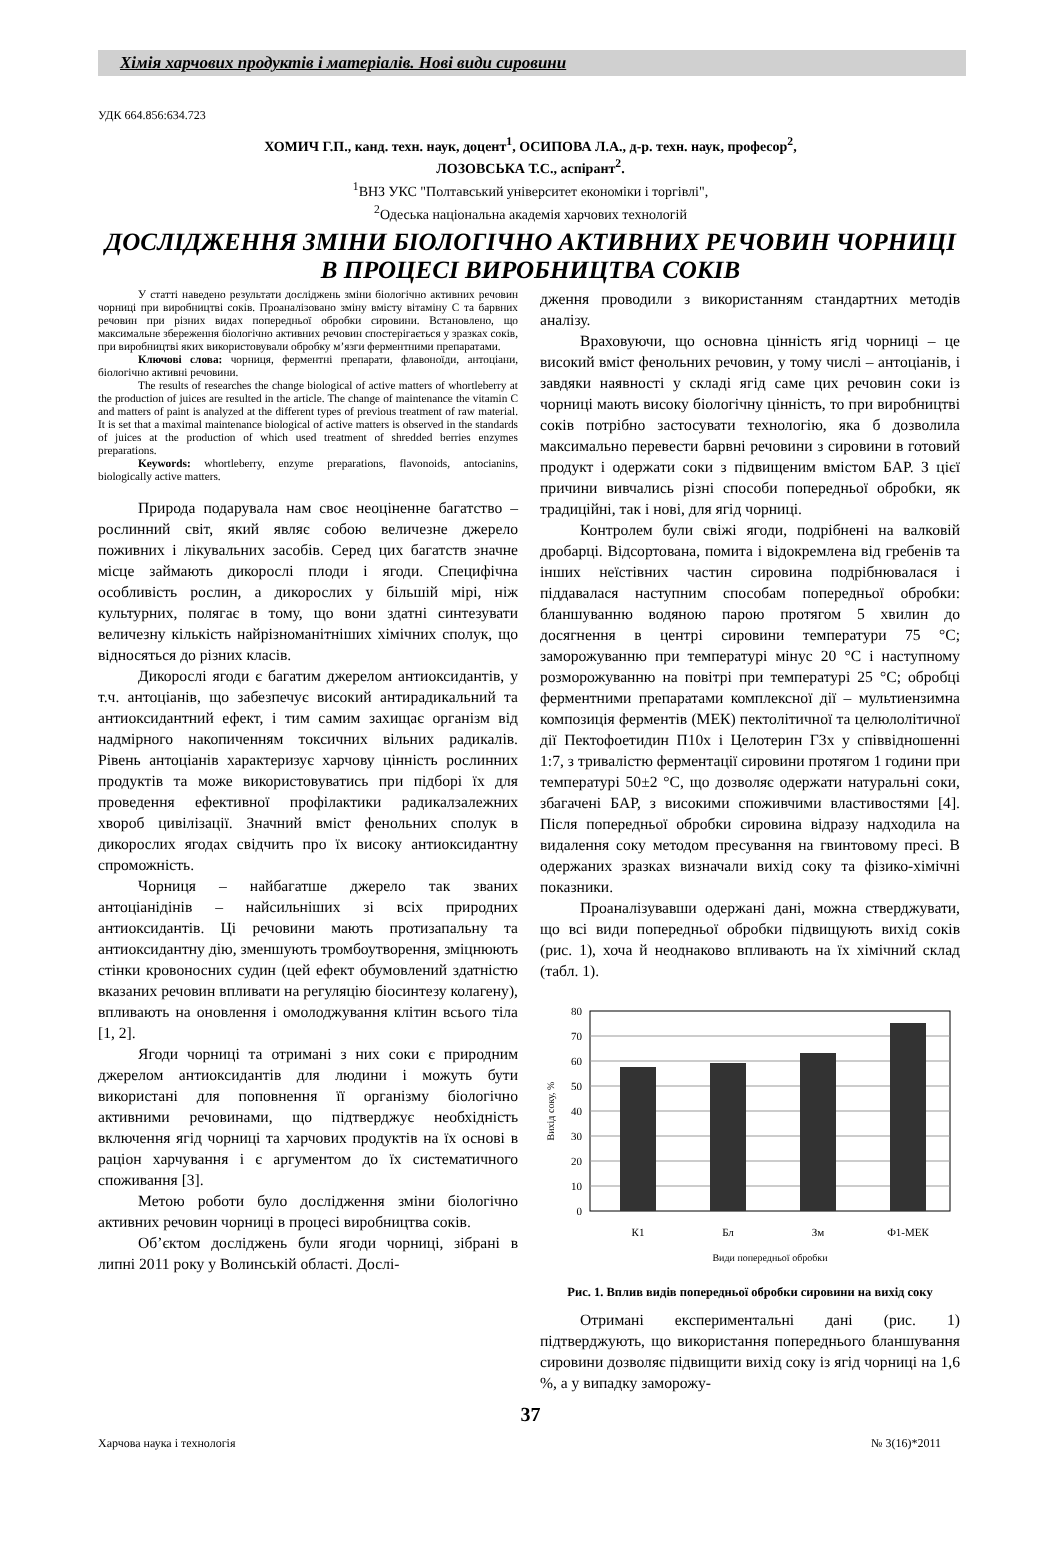Хімія харчових продуктів і матеріалів. Нові види сировини
УДК 664.856:634.723
ХОМИЧ Г.П., канд. техн. наук, доцент<sup>1</sup>, ОСИПОВА Л.А., д-р. техн. наук, професор<sup>2</sup>,
ЛОЗОВСЬКА Т.С., аспірант<sup>2</sup>.
<sup>1</sup> ВНЗ УКС "Полтавський університет економіки і торгівлі",
<sup>2</sup> Одеська національна академія харчових технологій
ДОСЛІДЖЕННЯ ЗМІНИ БІОЛОГІЧНО АКТИВНИХ РЕЧОВИН ЧОРНИЦІ В ПРОЦЕСІ ВИРОБНИЦТВА СОКІВ
У статті наведено результати досліджень зміни біологічно активних речовин чорниці при виробництві соків. Проаналізовано зміну вмісту вітаміну С та барвних речовин при різних видах попередньої обробки сировини. Встановлено, що максимальне збереження біологічно активних речовин спостерігається у зразках соків, при виробництві яких використовували обробку м’язги ферментними препаратами.
Ключові слова: чорниця, ферментні препарати, флавоноїди, антоціани, біологічно активні речовини.
The results of researches the change biological of active matters of whortleberry at the production of juices are resulted in the article. The change of maintenance the vitamin C and matters of paint is analyzed at the different types of previous treatment of raw material. It is set that a maximal maintenance biological of active matters is observed in the standards of juices at the production of which used treatment of shredded berries enzymes preparations.
Keywords: whortleberry, enzyme preparations, flavonoids, antocianins, biologically active matters.
Природа подарувала нам своє неоціненне багатство – рослинний світ, який являє собою величезне джерело поживних і лікувальних засобів. Серед цих багатств значне місце займають дикорослі плоди і ягоди. Специфічна особливість рослин, а дикорослих у більшій мірі, ніж культурних, полягає в тому, що вони здатні синтезувати величезну кількість найрізноманітніших хімічних сполук, що відносяться до різних класів.
Дикорослі ягоди є багатим джерелом антиоксидантів, у т.ч. антоціанів, що забезпечує високий антирадикальний та антиоксидантний ефект, і тим самим захищає організм від надмірного накопиченням токсичних вільних радикалів. Рівень антоціанів характеризує харчову цінність рослинних продуктів та може використовуватись при підборі їх для проведення ефективної профілактики радикалзалежних хвороб цивілізації. Значний вміст фенольних сполук в дикорослих ягодах свідчить про їх високу антиоксидантну спроможність.
Чорниця – найбагатше джерело так званих антоціанідінів – найсильніших зі всіх природних антиоксидантів. Ці речовини мають протизапальну та антиоксидантну дію, зменшують тромбоутворення, зміцнюють стінки кровоносних судин (цей ефект обумовлений здатністю вказаних речовин впливати на регуляцію біосинтезу колагену), впливають на оновлення і омолоджування клітин всього тіла [1, 2].
Ягоди чорниці та отримані з них соки є природним джерелом антиоксидантів для людини і можуть бути використані для поповнення її організму біологічно активними речовинами, що підтверджує необхідність включення ягід чорниці та харчових продуктів на їх основі в раціон харчування і є аргументом до їх систематичного споживання [3].
Метою роботи було дослідження зміни біологічно активних речовин чорниці в процесі виробництва соків.
Об’єктом досліджень були ягоди чорниці, зібрані в липні 2011 року у Волинській області. Дослі-
дження проводили з використанням стандартних методів аналізу.
Враховуючи, що основна цінність ягід чорниці – це високий вміст фенольних речовин, у тому числі – антоціанів, і завдяки наявності у складі ягід саме цих речовин соки із чорниці мають високу біологічну цінність, то при виробництві соків потрібно застосувати технологію, яка б дозволила максимально перевести барвні речовини з сировини в готовий продукт і одержати соки з підвищеним вмістом БАР. З цієї причини вивчались різні способи попередньої обробки, як традиційні, так і нові, для ягід чорниці.
Контролем були свіжі ягоди, подрібнені на валковій дробарці. Відсортована, помита і відокремлена від гребенів та інших неїстівних частин сировина подрібнювалася і піддавалася наступним способам попередньої обробки: бланшуванню водяною парою протягом 5 хвилин до досягнення в центрі сировини температури 75 °С; заморожуванню при температурі мінус 20 °С і наступному розморожуванню на повітрі при температурі 25 °С; обробці ферментними препаратами комплексної дії – мультиензимна композиція ферментів (МЕК) пектолітичної та целюлолітичної дії Пектофоетидин П10х і Целотерин Г3х у співвідношенні 1:7, з тривалістю ферментації сировини протягом 1 години при температурі 50±2 °С, що дозволяє одержати натуральні соки, збагачені БАР, з високими споживчими властивостями [4]. Після попередньої обробки сировина відразу надходила на видалення соку методом пресування на гвинтовому пресі. В одержаних зразках визначали вихід соку та фізико-хімічні показники.
Проаналізувавши одержані дані, можна стверджувати, що всі види попередньої обробки підвищують вихід соків (рис. 1), хоча й неоднаково впливають на їх хімічний склад (табл. 1).
80
70
60
50
40
30
20
10
0
К1
Бл
Зм
Ф1-МЕК
Види попередньої обробки
Вихід соку, %
Рис. 1. Вплив видів попередньої обробки сировини на вихід соку
Отримані експериментальні дані (рис. 1) підтверджують, що використання попереднього бланшування сировини дозволяє підвищити вихід соку із ягід чорниці на 1,6 %, а у випадку заморожу-
37
Харчова наука і технологія № 3(16)*2011